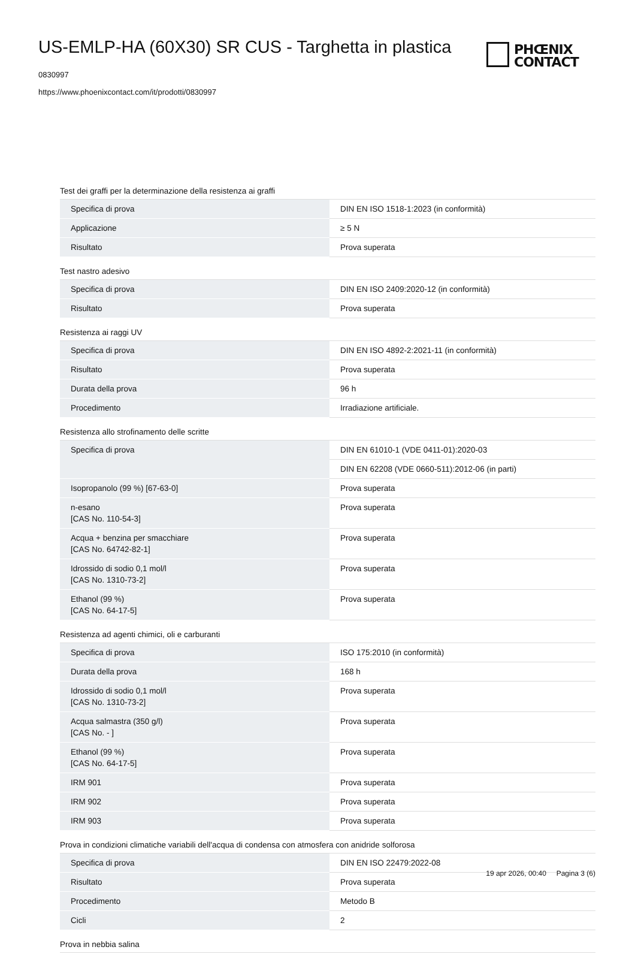US-EMLP-HA (60X30) SR CUS - Targhetta in plastica
0830997
https://www.phoenixcontact.com/it/prodotti/0830997
PHŒNIX
CONTACT
Test dei graffi per la determinazione della resistenza ai graffi
| Specifica di prova | DIN EN ISO 1518-1:2023 (in conformità) |
| Applicazione | ≥ 5 N |
| Risultato | Prova superata |
Test nastro adesivo
| Specifica di prova | DIN EN ISO 2409:2020-12 (in conformità) |
| Risultato | Prova superata |
Resistenza ai raggi UV
| Specifica di prova | DIN EN ISO 4892-2:2021-11 (in conformità) |
| Risultato | Prova superata |
| Durata della prova | 96 h |
| Procedimento | Irradiazione artificiale. |
Resistenza allo strofinamento delle scritte
| Specifica di prova | DIN EN 61010-1 (VDE 0411-01):2020-03 |
| | DIN EN 62208 (VDE 0660-511):2012-06 (in parti) |
| Isopropanolo (99 %) [67-63-0] | Prova superata |
| n-esano [CAS No. 110-54-3] | Prova superata |
| Acqua + benzina per smacchiare [CAS No. 64742-82-1] | Prova superata |
| Idrossido di sodio 0,1 mol/l [CAS No. 1310-73-2] | Prova superata |
| Ethanol (99 %) [CAS No. 64-17-5] | Prova superata |
Resistenza ad agenti chimici, oli e carburanti
| Specifica di prova | ISO 175:2010 (in conformità) |
| Durata della prova | 168 h |
| Idrossido di sodio 0,1 mol/l [CAS No. 1310-73-2] | Prova superata |
| Acqua salmastra (350 g/l) [CAS No. - ] | Prova superata |
| Ethanol (99 %) [CAS No. 64-17-5] | Prova superata |
| IRM 901 | Prova superata |
| IRM 902 | Prova superata |
| IRM 903 | Prova superata |
Prova in condizioni climatiche variabili dell'acqua di condensa con atmosfera con anidride solforosa
| Specifica di prova | DIN EN ISO 22479:2022-08 |
| Risultato | Prova superata |
| Procedimento | Metodo B |
| Cicli | 2 |
Prova in nebbia salina
19 apr 2026, 00:40 Pagina 3 (6)